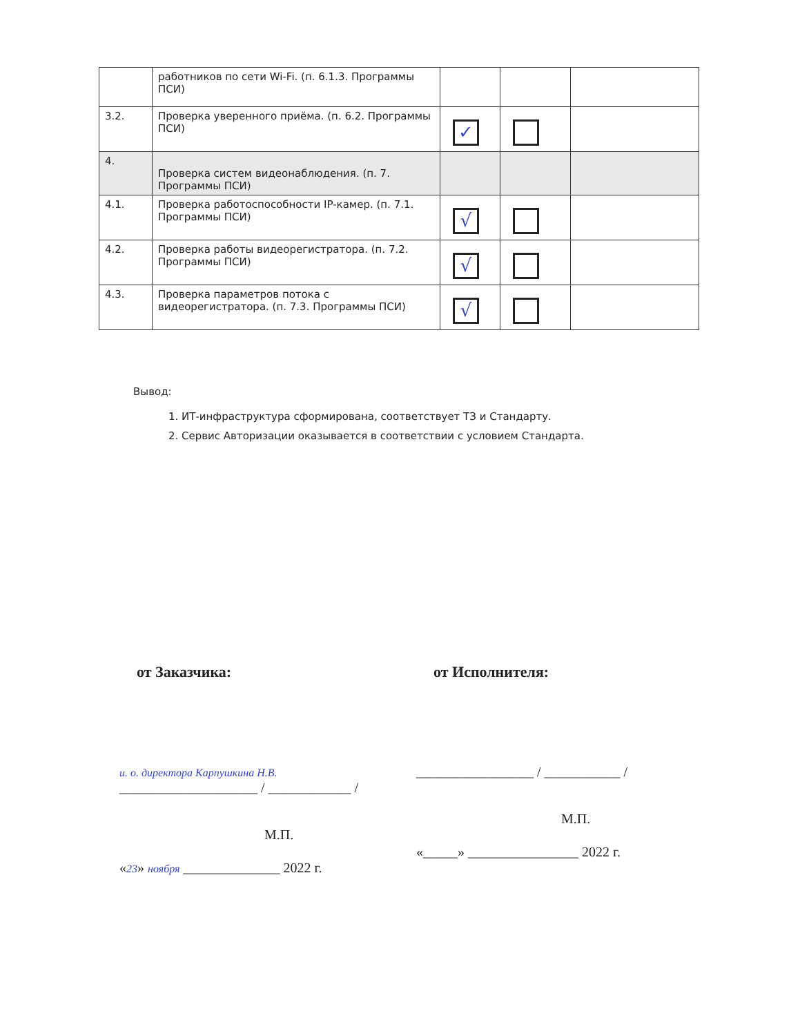| | работников по сети Wi-Fi. (п. 6.1.3. Программы ПСИ) | | | |
| 3.2. | Проверка уверенного приёма. (п. 6.2. Программы ПСИ) | ✓ | | |
| 4. | Проверка систем видеонаблюдения. (п. 7. Программы ПСИ) | | | |
| 4.1. | Проверка работоспособности IP-камер. (п. 7.1. Программы ПСИ) | √ | | |
| 4.2. | Проверка работы видеорегистратора. (п. 7.2. Программы ПСИ) | √ | | |
| 4.3. | Проверка параметров потока с видеорегистратора. (п. 7.3. Программы ПСИ) | √ | | |
Вывод:
1. ИТ-инфраструктура сформирована, соответствует ТЗ и Стандарту.
2. Сервис Авторизации оказывается в соответствии с условием Стандарта.
от Заказчика:
и. о. директора Карпушкина Н.В. ____________________ / ____________ /
М.П.
«23» ноября ______________ 2022 г.
от Исполнителя:
_________________ / ___________ /
М.П.
«_____» ________________ 2022 г.